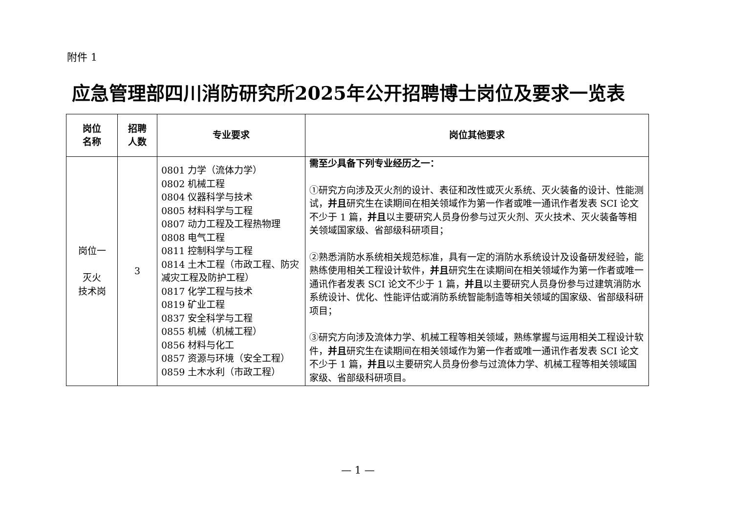附件 1
应急管理部四川消防研究所2025年公开招聘博士岗位及要求一览表
| 岗位 名称 | 招聘 人数 | 专业要求 | 岗位其他要求 |
| --- | --- | --- | --- |
| 岗位一 灭火 技术岗 | 3 | 0801 力学（流体力学） 0802 机械工程 0804 仪器科学与技术 0805 材料科学与工程 0807 动力工程及工程热物理 0808 电气工程 0811 控制科学与工程 0814 土木工程（市政工程、防灾减灾工程及防护工程） 0817 化学工程与技术 0819 矿业工程 0837 安全科学与工程 0855 机械（机械工程） 0856 材料与化工 0857 资源与环境（安全工程） 0859 土木水利（市政工程） | 需至少具备下列专业经历之一： ①研究方向涉及灭火剂的设计、表征和改性或灭火系统、灭火装备的设计、性能测试， 并且 研究生在读期间在相关领域作为第一作者或唯一通讯作者发表 SCI 论文不少于 1 篇， 并且 以主要研究人员身份参与过灭火剂、灭火技术、灭火装备等相关领域国家级、省部级科研项目； ②熟悉消防水系统相关规范标准，具有一定的消防水系统设计及设备研发经验，能熟练使用相关工程设计软件， 并且 研究生在读期间在相关领域作为第一作者或唯一通讯作者发表 SCI 论文不少于 1 篇， 并且 以主要研究人员身份参与过建筑消防水系统设计、优化、性能评估或消防系统智能制造等相关领域的国家级、省部级科研项目； ③研究方向涉及流体力学、机械工程等相关领域，熟练掌握与运用相关工程设计软件， 并且 研究生在读期间在相关领域作为第一作者或唯一通讯作者发表 SCI 论文不少于 1 篇， 并且 以主要研究人员身份参与过流体力学、机械工程等相关领域国家级、省部级科研项目。 |
— 1 —